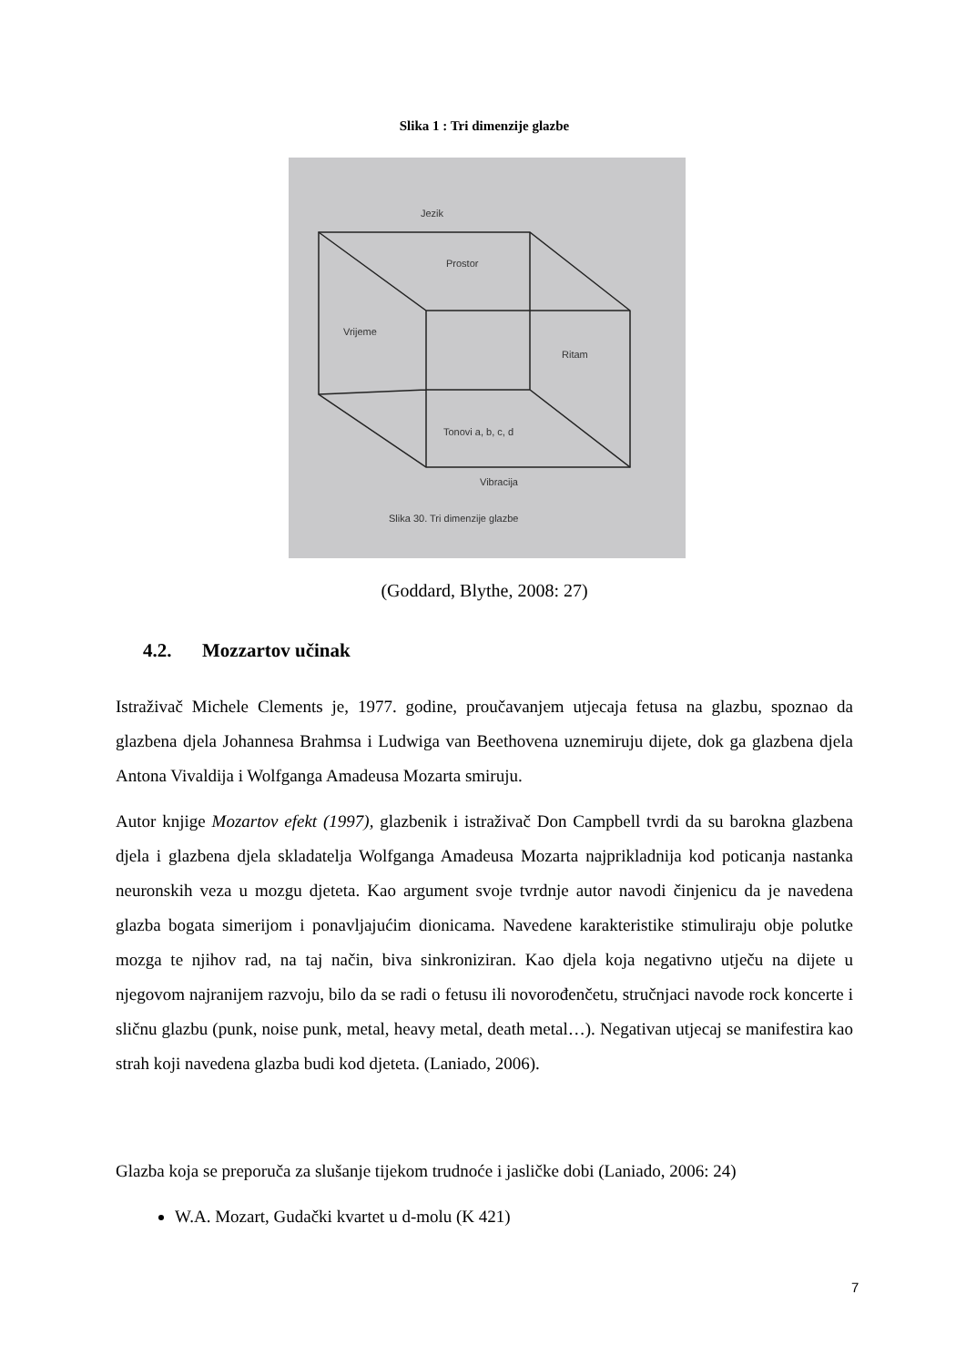Slika 1 : Tri dimenzije glazbe
Jezik
Prostor
Vrijeme
Ritam
Tonovi a, b, c, d
Vibracija
Slika 30. Tri dimenzije glazbe
(Goddard, Blythe, 2008: 27)
4.2. Mozzartov učinak
Istraživač Michele Clements je, 1977. godine, proučavanjem utjecaja fetusa na glazbu, spoznao da glazbena djela Johannesa Brahmsa i Ludwiga van Beethovena uznemiruju dijete, dok ga glazbena djela Antona Vivaldija i Wolfganga Amadeusa Mozarta smiruju.
Autor knjige Mozartov efekt (1997), glazbenik i istraživač Don Campbell tvrdi da su barokna glazbena djela i glazbena djela skladatelja Wolfganga Amadeusa Mozarta najprikladnija kod poticanja nastanka neuronskih veza u mozgu djeteta. Kao argument svoje tvrdnje autor navodi činjenicu da je navedena glazba bogata simerijom i ponavljajućim dionicama. Navedene karakteristike stimuliraju obje polutke mozga te njihov rad, na taj način, biva sinkroniziran. Kao djela koja negativno utječu na dijete u njegovom najranijem razvoju, bilo da se radi o fetusu ili novorođenčetu, stručnjaci navode rock koncerte i sličnu glazbu (punk, noise punk, metal, heavy metal, death metal…). Negativan utjecaj se manifestira kao strah koji navedena glazba budi kod djeteta. (Laniado, 2006).
Glazba koja se preporuča za slušanje tijekom trudnoće i jasličke dobi (Laniado, 2006: 24)
W.A. Mozart, Gudački kvartet u d-molu (K 421)
7